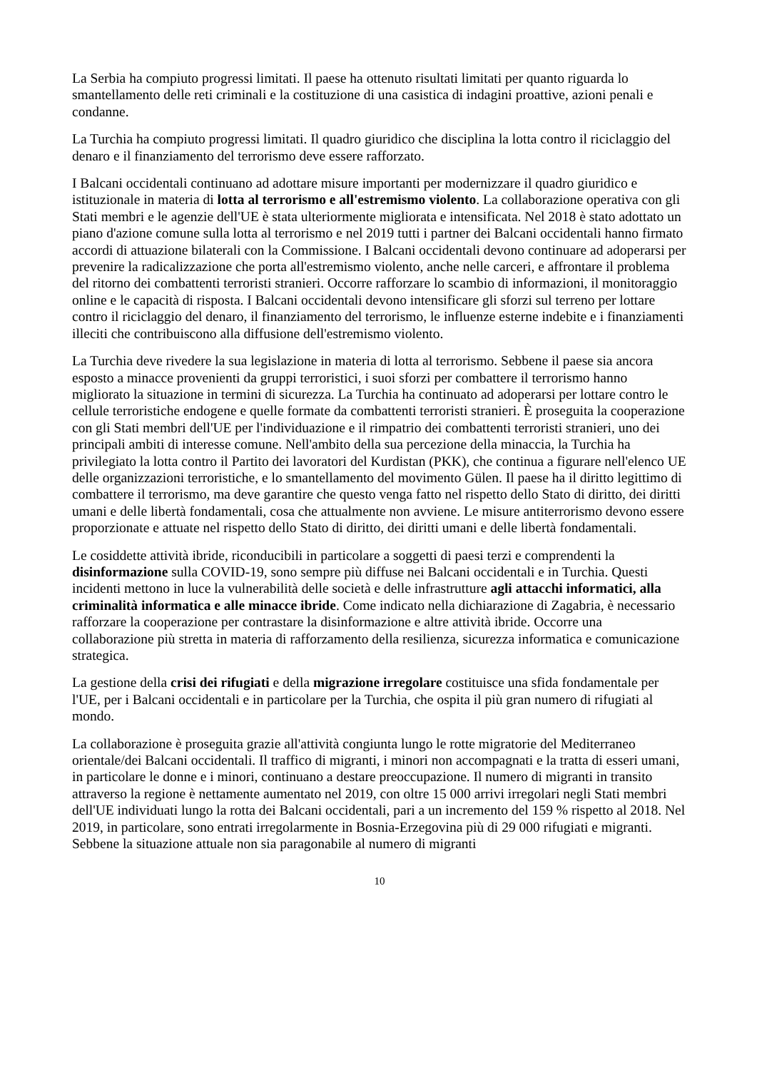La Serbia ha compiuto progressi limitati. Il paese ha ottenuto risultati limitati per quanto riguarda lo smantellamento delle reti criminali e la costituzione di una casistica di indagini proattive, azioni penali e condanne.
La Turchia ha compiuto progressi limitati. Il quadro giuridico che disciplina la lotta contro il riciclaggio del denaro e il finanziamento del terrorismo deve essere rafforzato.
I Balcani occidentali continuano ad adottare misure importanti per modernizzare il quadro giuridico e istituzionale in materia di lotta al terrorismo e all'estremismo violento. La collaborazione operativa con gli Stati membri e le agenzie dell'UE è stata ulteriormente migliorata e intensificata. Nel 2018 è stato adottato un piano d'azione comune sulla lotta al terrorismo e nel 2019 tutti i partner dei Balcani occidentali hanno firmato accordi di attuazione bilaterali con la Commissione. I Balcani occidentali devono continuare ad adoperarsi per prevenire la radicalizzazione che porta all'estremismo violento, anche nelle carceri, e affrontare il problema del ritorno dei combattenti terroristi stranieri. Occorre rafforzare lo scambio di informazioni, il monitoraggio online e le capacità di risposta. I Balcani occidentali devono intensificare gli sforzi sul terreno per lottare contro il riciclaggio del denaro, il finanziamento del terrorismo, le influenze esterne indebite e i finanziamenti illeciti che contribuiscono alla diffusione dell'estremismo violento.
La Turchia deve rivedere la sua legislazione in materia di lotta al terrorismo. Sebbene il paese sia ancora esposto a minacce provenienti da gruppi terroristici, i suoi sforzi per combattere il terrorismo hanno migliorato la situazione in termini di sicurezza. La Turchia ha continuato ad adoperarsi per lottare contro le cellule terroristiche endogene e quelle formate da combattenti terroristi stranieri. È proseguita la cooperazione con gli Stati membri dell'UE per l'individuazione e il rimpatrio dei combattenti terroristi stranieri, uno dei principali ambiti di interesse comune. Nell'ambito della sua percezione della minaccia, la Turchia ha privilegiato la lotta contro il Partito dei lavoratori del Kurdistan (PKK), che continua a figurare nell'elenco UE delle organizzazioni terroristiche, e lo smantellamento del movimento Gülen. Il paese ha il diritto legittimo di combattere il terrorismo, ma deve garantire che questo venga fatto nel rispetto dello Stato di diritto, dei diritti umani e delle libertà fondamentali, cosa che attualmente non avviene. Le misure antiterrorismo devono essere proporzionate e attuate nel rispetto dello Stato di diritto, dei diritti umani e delle libertà fondamentali.
Le cosiddette attività ibride, riconducibili in particolare a soggetti di paesi terzi e comprendenti la disinformazione sulla COVID-19, sono sempre più diffuse nei Balcani occidentali e in Turchia. Questi incidenti mettono in luce la vulnerabilità delle società e delle infrastrutture agli attacchi informatici, alla criminalità informatica e alle minacce ibride. Come indicato nella dichiarazione di Zagabria, è necessario rafforzare la cooperazione per contrastare la disinformazione e altre attività ibride. Occorre una collaborazione più stretta in materia di rafforzamento della resilienza, sicurezza informatica e comunicazione strategica.
La gestione della crisi dei rifugiati e della migrazione irregolare costituisce una sfida fondamentale per l'UE, per i Balcani occidentali e in particolare per la Turchia, che ospita il più gran numero di rifugiati al mondo.
La collaborazione è proseguita grazie all'attività congiunta lungo le rotte migratorie del Mediterraneo orientale/dei Balcani occidentali. Il traffico di migranti, i minori non accompagnati e la tratta di esseri umani, in particolare le donne e i minori, continuano a destare preoccupazione. Il numero di migranti in transito attraverso la regione è nettamente aumentato nel 2019, con oltre 15 000 arrivi irregolari negli Stati membri dell'UE individuati lungo la rotta dei Balcani occidentali, pari a un incremento del 159 % rispetto al 2018. Nel 2019, in particolare, sono entrati irregolarmente in Bosnia-Erzegovina più di 29 000 rifugiati e migranti. Sebbene la situazione attuale non sia paragonabile al numero di migranti
10